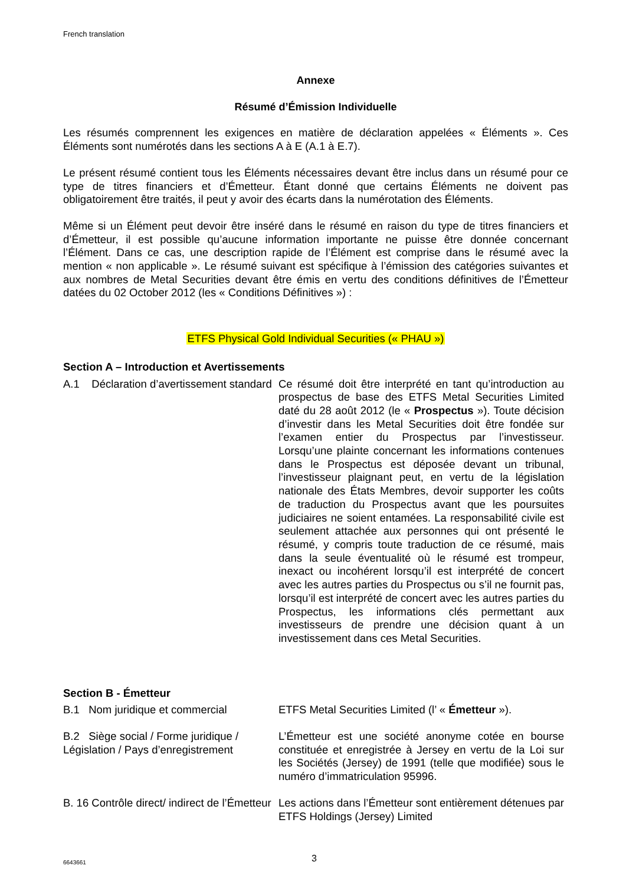French translation
Annexe
Résumé d’Émission Individuelle
Les résumés comprennent les exigences en matière de déclaration appelées « Éléments ». Ces Éléments sont numérotés dans les sections A à E (A.1 à E.7).
Le présent résumé contient tous les Éléments nécessaires devant être inclus dans un résumé pour ce type de titres financiers et d’Émetteur. Étant donné que certains Éléments ne doivent pas obligatoirement être traités, il peut y avoir des écarts dans la numérotation des Éléments.
Même si un Élément peut devoir être inséré dans le résumé en raison du type de titres financiers et d’Émetteur, il est possible qu’aucune information importante ne puisse être donnée concernant l’Élément. Dans ce cas, une description rapide de l’Élément est comprise dans le résumé avec la mention « non applicable ». Le résumé suivant est spécifique à l’émission des catégories suivantes et aux nombres de Metal Securities devant être émis en vertu des conditions définitives de l’Émetteur datées du 02 October 2012 (les « Conditions Définitives ») :
ETFS Physical Gold Individual Securities (« PHAU »)
Section A – Introduction et Avertissements
A.1 Déclaration d’avertissement standard
Ce résumé doit être interprété en tant qu’introduction au prospectus de base des ETFS Metal Securities Limited daté du 28 août 2012 (le « Prospectus »). Toute décision d’investir dans les Metal Securities doit être fondée sur l’examen entier du Prospectus par l’investisseur. Lorsqu’une plainte concernant les informations contenues dans le Prospectus est déposée devant un tribunal, l’investisseur plaignant peut, en vertu de la législation nationale des États Membres, devoir supporter les coûts de traduction du Prospectus avant que les poursuites judiciaires ne soient entamées. La responsabilité civile est seulement attachée aux personnes qui ont présenté le résumé, y compris toute traduction de ce résumé, mais dans la seule éventualité où le résumé est trompeur, inexact ou incohérent lorsqu’il est interprété de concert avec les autres parties du Prospectus ou s’il ne fournit pas, lorsqu’il est interprété de concert avec les autres parties du Prospectus, les informations clés permettant aux investisseurs de prendre une décision quant à un investissement dans ces Metal Securities.
Section B - Émetteur
B.1 Nom juridique et commercial
ETFS Metal Securities Limited (l’ « Émetteur »).
B.2 Siège social / Forme juridique / Législation / Pays d’enregistrement
L’Émetteur est une société anonyme cotée en bourse constituée et enregistrée à Jersey en vertu de la Loi sur les Sociétés (Jersey) de 1991 (telle que modifiée) sous le numéro d’immatriculation 95996.
B. 16 Contrôle direct/ indirect de l’Émetteur
Les actions dans l’Émetteur sont entièrement détenues par ETFS Holdings (Jersey) Limited
6643661 3